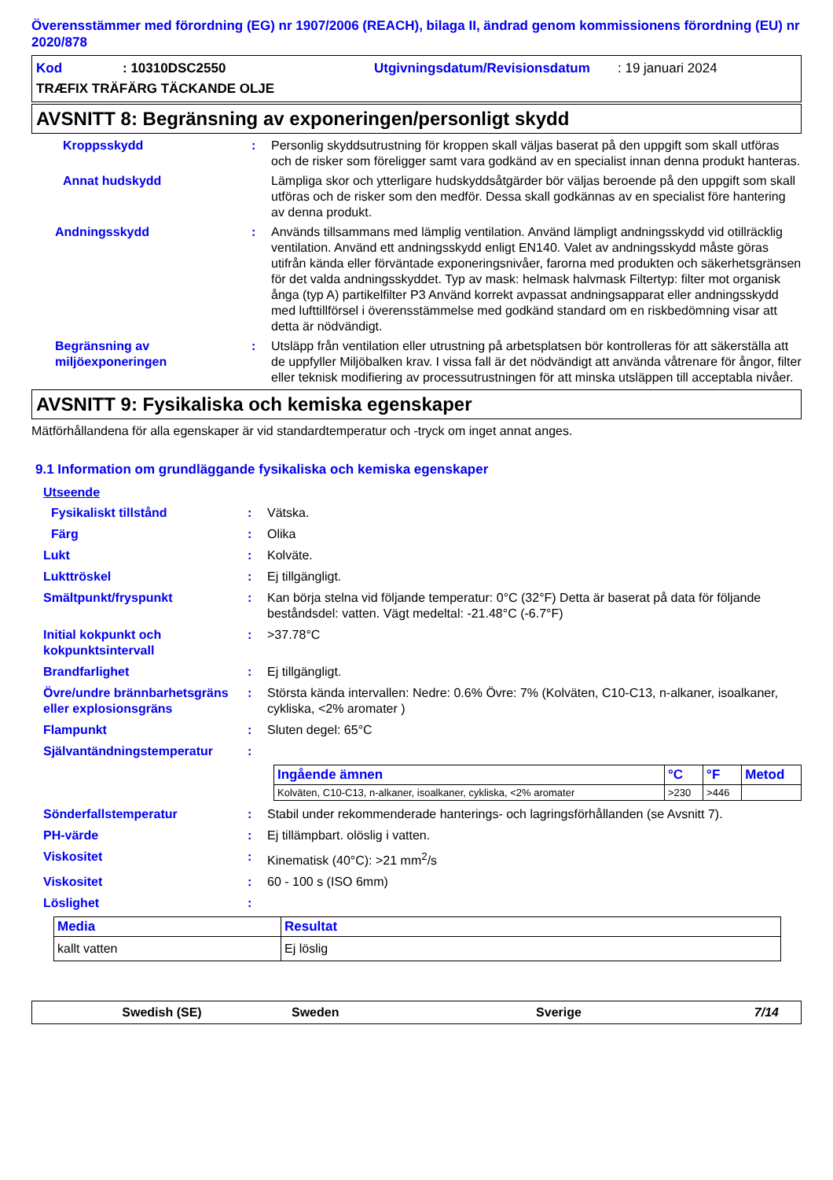Överensstämmer med förordning (EG) nr 1907/2006 (REACH), bilaga II, ändrad genom kommissionens förordning (EU) nr 2020/878
Kod: 10310DSC2550 Utgivningsdatum/Revisionsdatum: 19 januari 2024
TRÆFIX TRÄFÄRG TÄCKANDE OLJE
AVSNITT 8: Begränsning av exponeringen/personligt skydd
Kroppsskydd: Personlig skyddsutrustning för kroppen skall väljas baserat på den uppgift som skall utföras och de risker som föreligger samt vara godkänd av en specialist innan denna produkt hanteras.
Annat hudskydd Lämpliga skor och ytterligare hudskyddsåtgärder bör väljas beroende på den uppgift som skall utföras och de risker som den medför. Dessa skall godkännas av en specialist före hantering av denna produkt.
Andningsskydd: Används tillsammans med lämplig ventilation. Använd lämpligt andningsskydd vid otillräcklig ventilation. Använd ett andningsskydd enligt EN140. Valet av andningsskydd måste göras utifrån kända eller förväntade exponeringsnivåer, farorna med produkten och säkerhetsgränsen för det valda andningsskyddet. Typ av mask: helmask halvmask Filtertyp: filter mot organisk ånga (typ A) partikelfilter P3 Använd korrekt avpassat andningsapparat eller andningsskydd med lufttillförsel i överensstämmelse med godkänd standard om en riskbedömning visar att detta är nödvändigt.
Begränsning av miljöexponeringen: Utsläpp från ventilation eller utrustning på arbetsplatsen bör kontrolleras för att säkerställa att de uppfyller Miljöbalken krav. I vissa fall är det nödvändigt att använda våtrenare för ångor, filter eller teknisk modifiering av processutrustningen för att minska utsläppen till acceptabla nivåer.
AVSNITT 9: Fysikaliska och kemiska egenskaper
Mätförhållandena för alla egenskaper är vid standardtemperatur och -tryck om inget annat anges.
9.1 Information om grundläggande fysikaliska och kemiska egenskaper
Utseende
Fysikaliskt tillstånd: Vätska.
Färg: Olika
Lukt: Kolväte.
Lukttröskel: Ej tillgängligt.
Smältpunkt/fryspunkt: Kan börja stelna vid följande temperatur: 0°C (32°F) Detta är baserat på data för följande beståndsdel: vatten. Vägt medeltal: -21.48°C (-6.7°F)
Initial kokpunkt och kokpunktsintervall: >37.78°C
Brandfarlighet: Ej tillgängligt.
Övre/undre brännbarhetsgräns eller explosionsgräns: Största kända intervallen: Nedre: 0.6% Övre: 7% (Kolväten, C10-C13, n-alkaner, isoalkaner, cykliska, <2% aromater )
Flampunkt: Sluten degel: 65°C
Självantändningstemperatur:
| Ingående ämnen | °C | °F | Metod |
| --- | --- | --- | --- |
| Kolväten, C10-C13, n-alkaner, isoalkaner, cykliska, <2% aromater | >230 | >446 | |
Sönderfallstemperatur: Stabil under rekommenderade hanterings- och lagringsförhållanden (se Avsnitt 7).
PH-värde: Ej tillämpbart. olöslig i vatten.
Viskositet: Kinematisk (40°C): >21 mm<sup>2</sup>/s
Viskositet: 60 - 100 s (ISO 6mm)
Löslighet:
| Media | Resultat |
| --- | --- |
| kallt vatten | Ej löslig |
Swedish (SE) Sweden Sverige 7/14